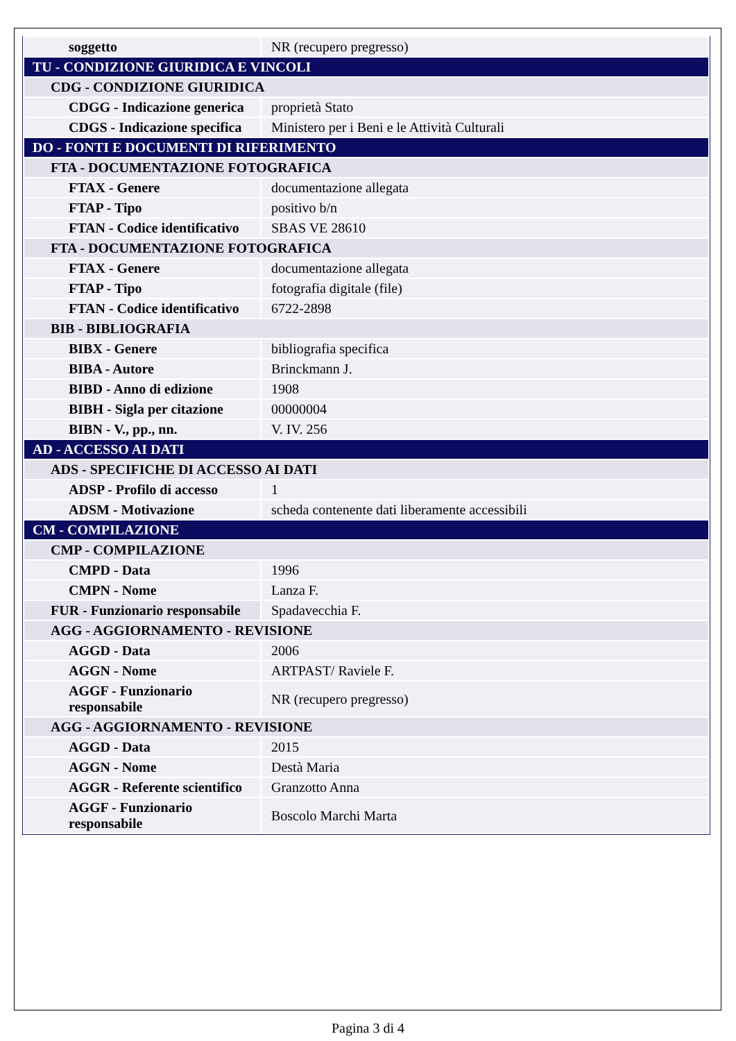| soggetto | NR (recupero pregresso) |
| TU - CONDIZIONE GIURIDICA E VINCOLI | |
| CDG - CONDIZIONE GIURIDICA | |
| CDGG - Indicazione generica | proprietà Stato |
| CDGS - Indicazione specifica | Ministero per i Beni e le Attività Culturali |
| DO - FONTI E DOCUMENTI DI RIFERIMENTO | |
| FTA - DOCUMENTAZIONE FOTOGRAFICA | |
| FTAX - Genere | documentazione allegata |
| FTAP - Tipo | positivo b/n |
| FTAN - Codice identificativo | SBAS VE 28610 |
| FTA - DOCUMENTAZIONE FOTOGRAFICA | |
| FTAX - Genere | documentazione allegata |
| FTAP - Tipo | fotografia digitale (file) |
| FTAN - Codice identificativo | 6722-2898 |
| BIB - BIBLIOGRAFIA | |
| BIBX - Genere | bibliografia specifica |
| BIBA - Autore | Brinckmann J. |
| BIBD - Anno di edizione | 1908 |
| BIBH - Sigla per citazione | 00000004 |
| BIBN - V., pp., nn. | V. IV. 256 |
| AD - ACCESSO AI DATI | |
| ADS - SPECIFICHE DI ACCESSO AI DATI | |
| ADSP - Profilo di accesso | 1 |
| ADSM - Motivazione | scheda contenente dati liberamente accessibili |
| CM - COMPILAZIONE | |
| CMP - COMPILAZIONE | |
| CMPD - Data | 1996 |
| CMPN - Nome | Lanza F. |
| FUR - Funzionario responsabile | Spadavecchia F. |
| AGG - AGGIORNAMENTO - REVISIONE | |
| AGGD - Data | 2006 |
| AGGN - Nome | ARTPAST/ Raviele F. |
| AGGF - Funzionario responsabile | NR (recupero pregresso) |
| AGG - AGGIORNAMENTO - REVISIONE | |
| AGGD - Data | 2015 |
| AGGN - Nome | Destà Maria |
| AGGR - Referente scientifico | Granzotto Anna |
| AGGF - Funzionario responsabile | Boscolo Marchi Marta |
Pagina 3 di 4